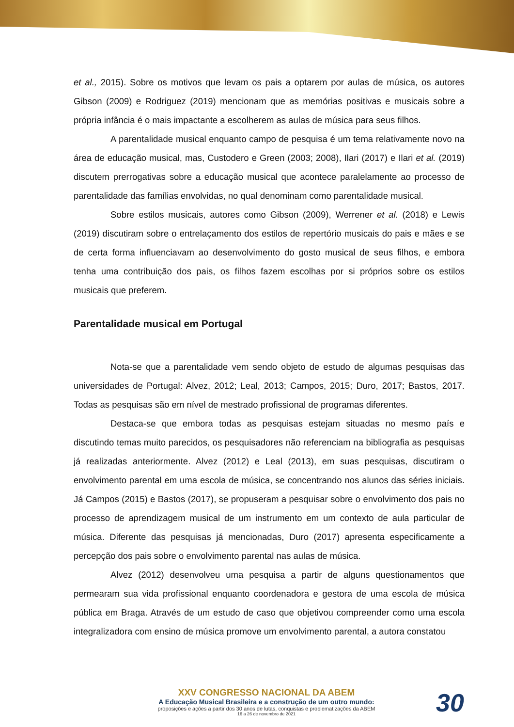et al., 2015). Sobre os motivos que levam os pais a optarem por aulas de música, os autores Gibson (2009) e Rodriguez (2019) mencionam que as memórias positivas e musicais sobre a própria infância é o mais impactante a escolherem as aulas de música para seus filhos.
A parentalidade musical enquanto campo de pesquisa é um tema relativamente novo na área de educação musical, mas, Custodero e Green (2003; 2008), Ilari (2017) e Ilari et al. (2019) discutem prerrogativas sobre a educação musical que acontece paralelamente ao processo de parentalidade das famílias envolvidas, no qual denominam como parentalidade musical.
Sobre estilos musicais, autores como Gibson (2009), Werrener et al. (2018) e Lewis (2019) discutiram sobre o entrelaçamento dos estilos de repertório musicais do pais e mães e se de certa forma influenciavam ao desenvolvimento do gosto musical de seus filhos, e embora tenha uma contribuição dos pais, os filhos fazem escolhas por si próprios sobre os estilos musicais que preferem.
Parentalidade musical em Portugal
Nota-se que a parentalidade vem sendo objeto de estudo de algumas pesquisas das universidades de Portugal: Alvez, 2012; Leal, 2013; Campos, 2015; Duro, 2017; Bastos, 2017. Todas as pesquisas são em nível de mestrado profissional de programas diferentes.
Destaca-se que embora todas as pesquisas estejam situadas no mesmo país e discutindo temas muito parecidos, os pesquisadores não referenciam na bibliografia as pesquisas já realizadas anteriormente. Alvez (2012) e Leal (2013), em suas pesquisas, discutiram o envolvimento parental em uma escola de música, se concentrando nos alunos das séries iniciais. Já Campos (2015) e Bastos (2017), se propuseram a pesquisar sobre o envolvimento dos pais no processo de aprendizagem musical de um instrumento em um contexto de aula particular de música. Diferente das pesquisas já mencionadas, Duro (2017) apresenta especificamente a percepção dos pais sobre o envolvimento parental nas aulas de música.
Alvez (2012) desenvolveu uma pesquisa a partir de alguns questionamentos que permearam sua vida profissional enquanto coordenadora e gestora de uma escola de música pública em Braga. Através de um estudo de caso que objetivou compreender como uma escola integralizadora com ensino de música promove um envolvimento parental, a autora constatou
XXV CONGRESSO NACIONAL DA ABEM
A Educação Musical Brasileira e a construção de um outro mundo:
proposições e ações a partir dos 30 anos de lutas, conquistas e problematizações da ABEM
16 a 26 de novembro de 2021
30